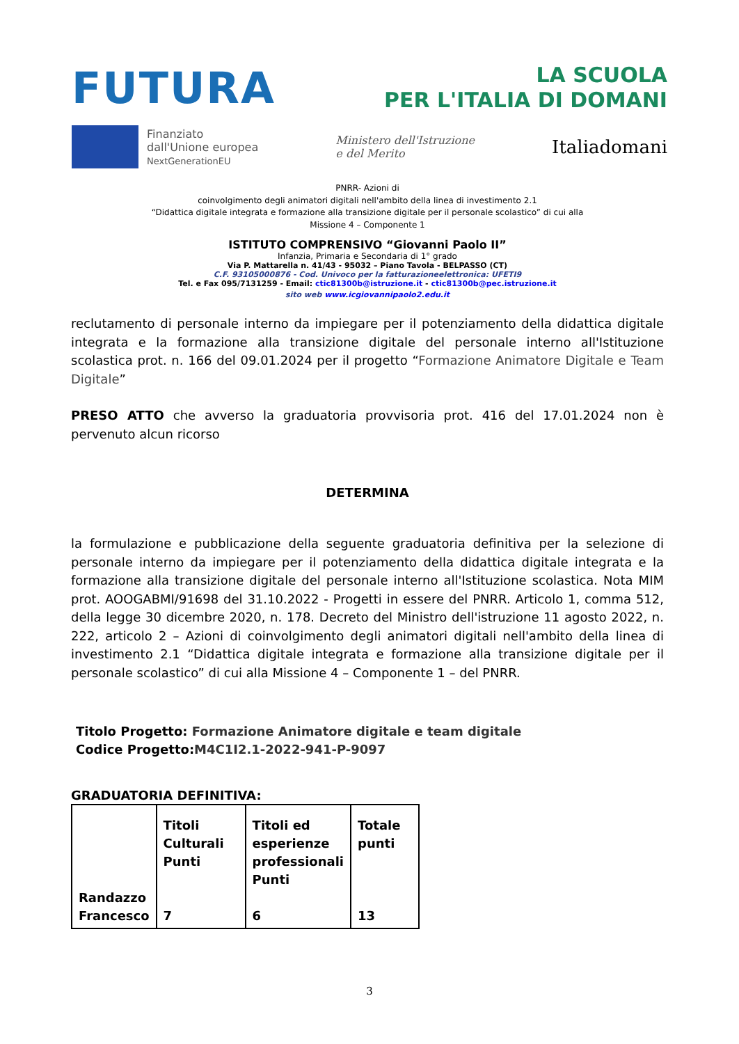FUTURA
LA SCUOLA
PER L'ITALIA DI DOMANI
Finanziato
dall'Unione europea
NextGenerationEU
Ministero dell'Istruzione
e del Merito
Italiadomani
PNRR- Azioni di
coinvolgimento degli animatori digitali nell'ambito della linea di investimento 2.1
“Didattica digitale integrata e formazione alla transizione digitale per il personale scolastico” di cui alla
Missione 4 – Componente 1
ISTITUTO COMPRENSIVO “Giovanni Paolo II”
Infanzia, Primaria e Secondaria di 1° grado
Via P. Mattarella n. 41/43 - 95032 – Piano Tavola - BELPASSO (CT)
C.F. 93105000876 - Cod. Univoco per la fatturazioneelettronica: UFETI9
Tel. e Fax 095/7131259 - Email: ctic81300b@istruzione.it - ctic81300b@pec.istruzione.it
sito web www.icgiovannipaolo2.edu.it
reclutamento di personale interno da impiegare per il potenziamento della didattica digitale integrata e la formazione alla transizione digitale del personale interno all'Istituzione scolastica prot. n. 166 del 09.01.2024 per il progetto “Formazione Animatore Digitale e Team Digitale”
PRESO ATTO che avverso la graduatoria provvisoria prot. 416 del 17.01.2024 non è pervenuto alcun ricorso
DETERMINA
la formulazione e pubblicazione della seguente graduatoria definitiva per la selezione di personale interno da impiegare per il potenziamento della didattica digitale integrata e la formazione alla transizione digitale del personale interno all'Istituzione scolastica. Nota MIM prot. AOOGABMI/91698 del 31.10.2022 - Progetti in essere del PNRR. Articolo 1, comma 512, della legge 30 dicembre 2020, n. 178. Decreto del Ministro dell'istruzione 11 agosto 2022, n. 222, articolo 2 – Azioni di coinvolgimento degli animatori digitali nell'ambito della linea di investimento 2.1 “Didattica digitale integrata e formazione alla transizione digitale per il personale scolastico” di cui alla Missione 4 – Componente 1 – del PNRR.
Titolo Progetto: Formazione Animatore digitale e team digitale
Codice Progetto:M4C1I2.1-2022-941-P-9097
GRADUATORIA DEFINITIVA:
| Randazzo Francesco | Titoli Culturali Punti 7 | Titoli ed esperienze professionali Punti 6 | Totale punti 13 |
3